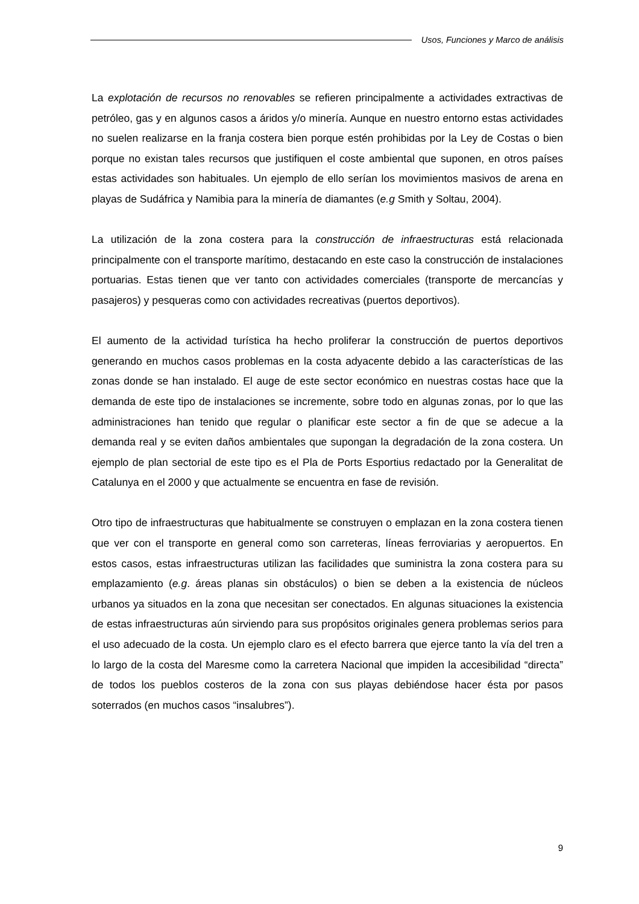Usos, Funciones y Marco de análisis
La explotación de recursos no renovables se refieren principalmente a actividades extractivas de petróleo, gas y en algunos casos a áridos y/o minería. Aunque en nuestro entorno estas actividades no suelen realizarse en la franja costera bien porque estén prohibidas por la Ley de Costas o bien porque no existan tales recursos que justifiquen el coste ambiental que suponen, en otros países estas actividades son habituales. Un ejemplo de ello serían los movimientos masivos de arena en playas de Sudáfrica y Namibia para la minería de diamantes (e.g Smith y Soltau, 2004).
La utilización de la zona costera para la construcción de infraestructuras está relacionada principalmente con el transporte marítimo, destacando en este caso la construcción de instalaciones portuarias. Estas tienen que ver tanto con actividades comerciales (transporte de mercancías y pasajeros) y pesqueras como con actividades recreativas (puertos deportivos).
El aumento de la actividad turística ha hecho proliferar la construcción de puertos deportivos generando en muchos casos problemas en la costa adyacente debido a las características de las zonas donde se han instalado. El auge de este sector económico en nuestras costas hace que la demanda de este tipo de instalaciones se incremente, sobre todo en algunas zonas, por lo que las administraciones han tenido que regular o planificar este sector a fin de que se adecue a la demanda real y se eviten daños ambientales que supongan la degradación de la zona costera. Un ejemplo de plan sectorial de este tipo es el Pla de Ports Esportius redactado por la Generalitat de Catalunya en el 2000 y que actualmente se encuentra en fase de revisión.
Otro tipo de infraestructuras que habitualmente se construyen o emplazan en la zona costera tienen que ver con el transporte en general como son carreteras, líneas ferroviarias y aeropuertos. En estos casos, estas infraestructuras utilizan las facilidades que suministra la zona costera para su emplazamiento (e.g. áreas planas sin obstáculos) o bien se deben a la existencia de núcleos urbanos ya situados en la zona que necesitan ser conectados. En algunas situaciones la existencia de estas infraestructuras aún sirviendo para sus propósitos originales genera problemas serios para el uso adecuado de la costa. Un ejemplo claro es el efecto barrera que ejerce tanto la vía del tren a lo largo de la costa del Maresme como la carretera Nacional que impiden la accesibilidad “directa” de todos los pueblos costeros de la zona con sus playas debiéndose hacer ésta por pasos soterrados (en muchos casos “insalubres”).
9